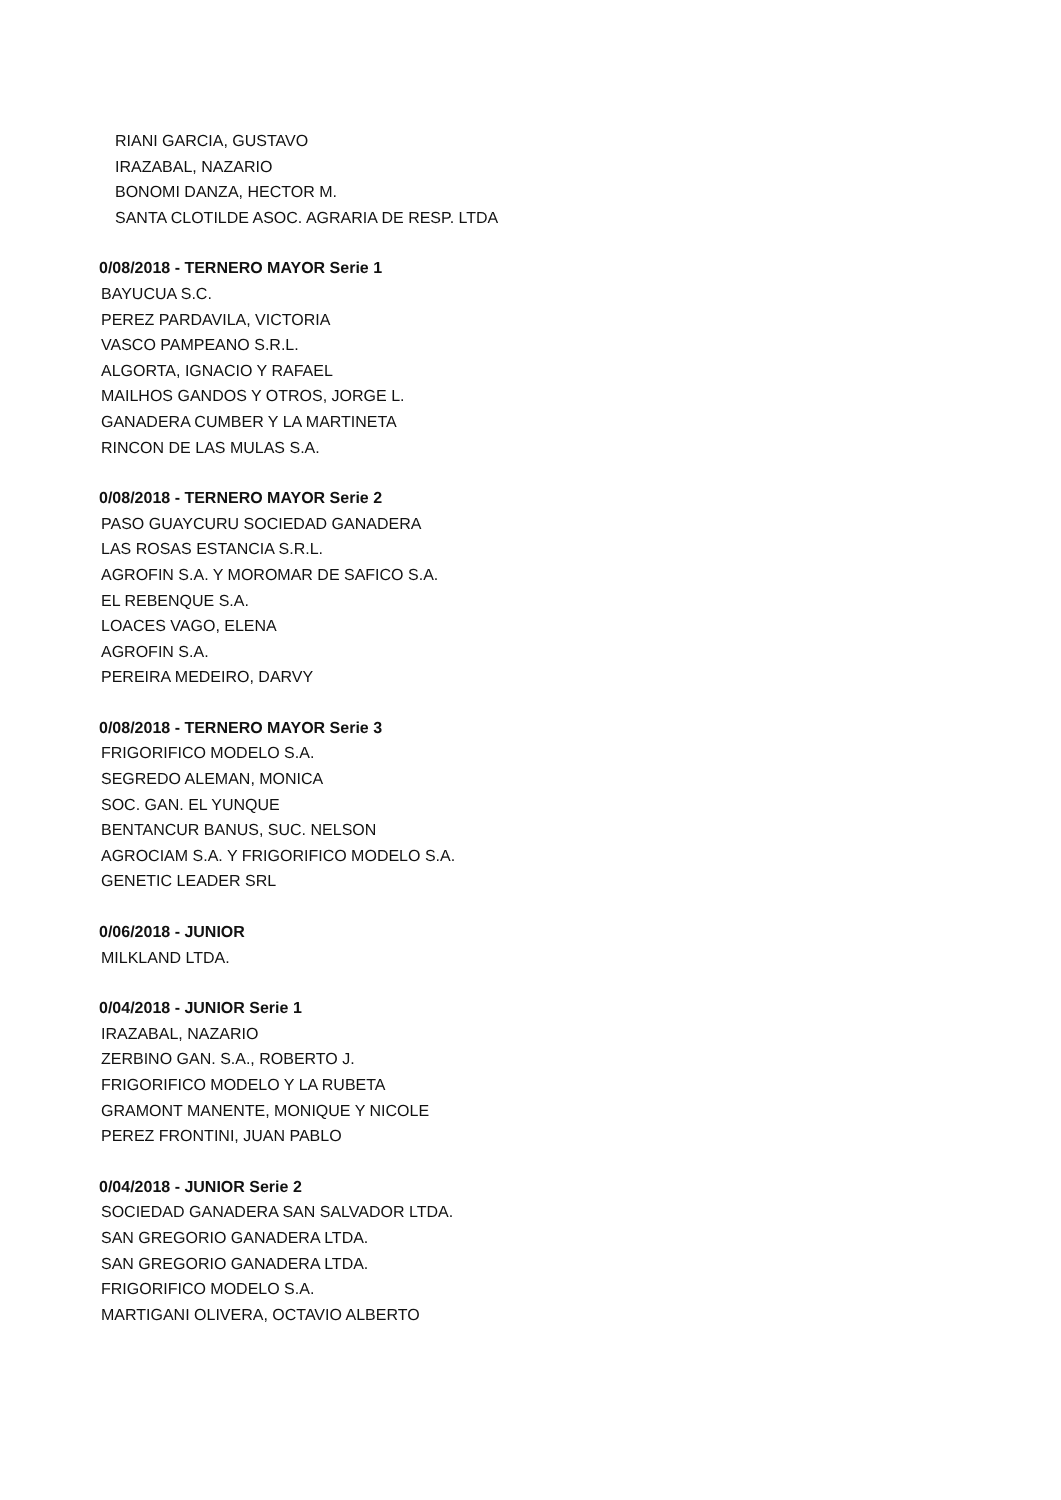RIANI GARCIA, GUSTAVO
IRAZABAL, NAZARIO
BONOMI DANZA, HECTOR M.
SANTA CLOTILDE ASOC. AGRARIA DE RESP. LTDA
0/08/2018 - TERNERO MAYOR Serie 1
BAYUCUA S.C.
PEREZ PARDAVILA, VICTORIA
VASCO PAMPEANO S.R.L.
ALGORTA, IGNACIO Y RAFAEL
MAILHOS GANDOS Y OTROS, JORGE L.
GANADERA CUMBER Y LA MARTINETA
RINCON DE LAS MULAS S.A.
0/08/2018 - TERNERO MAYOR Serie 2
PASO GUAYCURU SOCIEDAD GANADERA
LAS ROSAS ESTANCIA S.R.L.
AGROFIN S.A. Y MOROMAR DE SAFICO S.A.
EL REBENQUE S.A.
LOACES VAGO, ELENA
AGROFIN S.A.
PEREIRA MEDEIRO, DARVY
0/08/2018 - TERNERO MAYOR Serie 3
FRIGORIFICO MODELO S.A.
SEGREDO ALEMAN, MONICA
SOC. GAN. EL YUNQUE
BENTANCUR BANUS, SUC. NELSON
AGROCIAM S.A. Y FRIGORIFICO MODELO S.A.
GENETIC LEADER SRL
0/06/2018 - JUNIOR
MILKLAND LTDA.
0/04/2018 - JUNIOR Serie 1
IRAZABAL, NAZARIO
ZERBINO GAN. S.A., ROBERTO J.
FRIGORIFICO MODELO Y LA RUBETA
GRAMONT MANENTE, MONIQUE Y NICOLE
PEREZ FRONTINI, JUAN PABLO
0/04/2018 - JUNIOR Serie 2
SOCIEDAD GANADERA SAN SALVADOR LTDA.
SAN GREGORIO GANADERA LTDA.
SAN GREGORIO GANADERA LTDA.
FRIGORIFICO MODELO S.A.
MARTIGANI OLIVERA, OCTAVIO ALBERTO